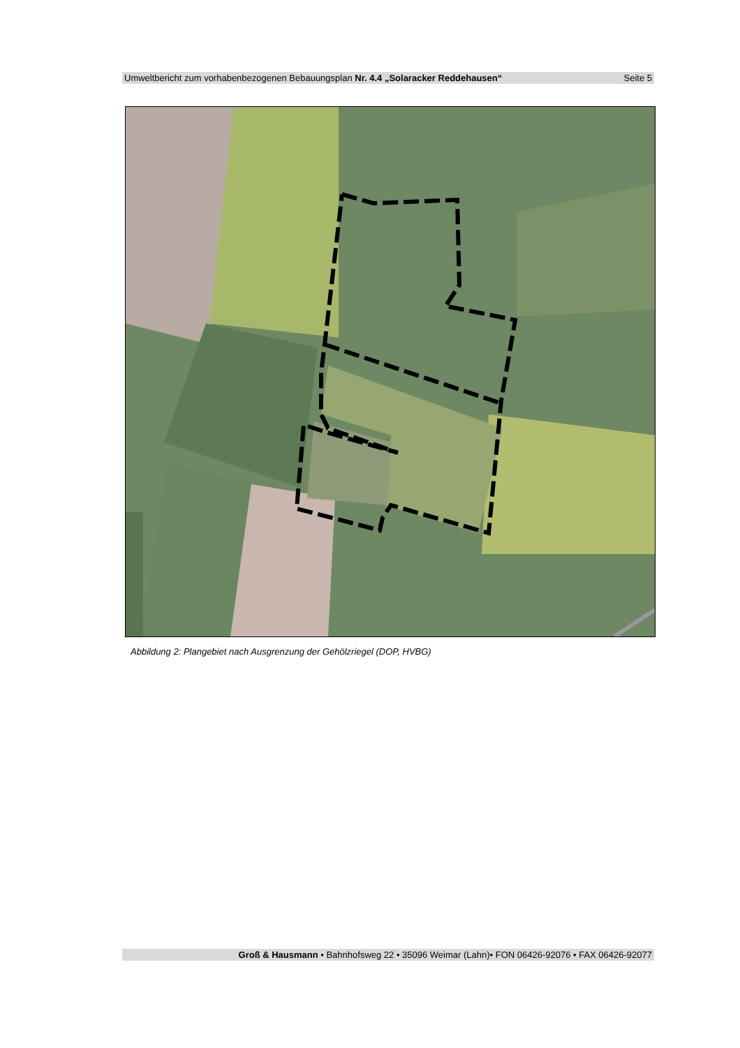Umweltbericht zum vorhabenbezogenen Bebauungsplan Nr. 4.4 „Solaracker Reddehausen“ Seite 5
Abbildung 2: Plangebiet nach Ausgrenzung der Gehölzriegel (DOP, HVBG)
Groß & Hausmann • Bahnhofsweg 22 • 35096 Weimar (Lahn)• FON 06426-92076 • FAX 06426-92077